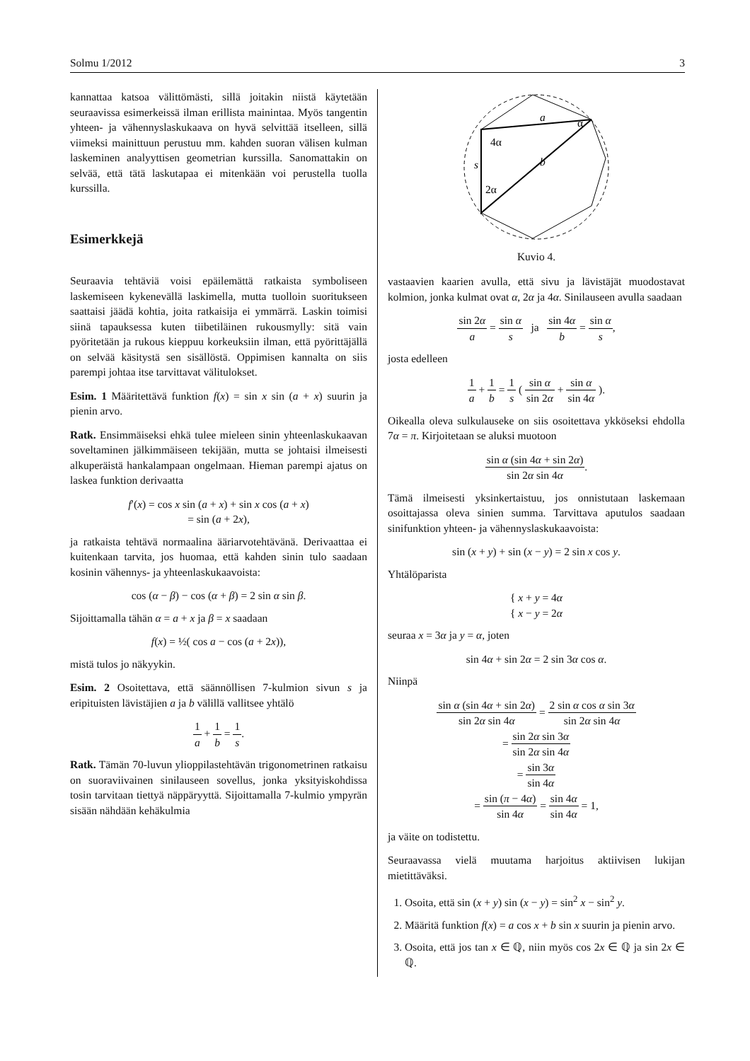Solmu 1/2012 3
kannattaa katsoa välittömästi, sillä joitakin niistä käytetään seuraavissa esimerkeissä ilman erillista mainintaa. Myös tangentin yhteen- ja vähennyslaskukaava on hyvä selvittää itselleen, sillä viimeksi mainittuun perustuu mm. kahden suoran välisen kulman laskeminen analyyttisen geometrian kurssilla. Sanomattakin on selvää, että tätä laskutapaa ei mitenkään voi perustella tuolla kurssilla.
Esimerkkejä
Seuraavia tehtäviä voisi epäilemättä ratkaista symboliseen laskemiseen kykenevällä laskimella, mutta tuolloin suoritukseen saattaisi jäädä kohtia, joita ratkaisija ei ymmärrä. Laskin toimisi siinä tapauksessa kuten tiibetiläinen rukousmylly: sitä vain pyöritetään ja rukous kieppuu korkeuksiin ilman, että pyörittäjällä on selvää käsitystä sen sisällöstä. Oppimisen kannalta on siis parempi johtaa itse tarvittavat välitulokset.
Esim. 1 Määritettävä funktion f(x) = sin x sin (a + x) suurin ja pienin arvo.
Ratk. Ensimmäiseksi ehkä tulee mieleen sinin yhteenlaskukaavan soveltaminen jälkimmäiseen tekijään, mutta se johtaisi ilmeisesti alkuperäistä hankalampaan ongelmaan. Hieman parempi ajatus on laskea funktion derivaatta
f′(x) = cos x sin (a + x) + sin x cos (a + x)
= sin (a + 2x),
ja ratkaista tehtävä normaalina ääriarvotehtävänä. Derivaattaa ei kuitenkaan tarvita, jos huomaa, että kahden sinin tulo saadaan kosinin vähennys- ja yhteenlaskukaavoista:
cos (α − β) − cos (α + β) = 2 sin α sin β.
Sijoittamalla tähän α = a + x ja β = x saadaan
f(x) = ½( cos a − cos (a + 2x)),
mistä tulos jo näkyykin.
Esim. 2 Osoitettava, että säännöllisen 7-kulmion sivun s ja eripituisten lävistäjien a ja b välillä vallitsee yhtälö
1 a + 1 b = 1 s.
Ratk. Tämän 70-luvun ylioppilastehtävän trigonometrinen ratkaisu on suoraviivainen sinilauseen sovellus, jonka yksityiskohdissa tosin tarvitaan tiettyä näppäryyttä. Sijoittamalla 7-kulmio ympyrän sisään nähdään kehäkulmia
a
α
4α
b
s
2α
Kuvio 4.
vastaavien kaarien avulla, että sivu ja lävistäjät muodostavat kolmion, jonka kulmat ovat α, 2α ja 4α. Sinilauseen avulla saadaan
sin 2α a = sin α s ja sin 4α b = sin α s,
josta edelleen
1 a + 1 b = 1 s ( sin α sin 2α + sin α sin 4α ).
Oikealla oleva sulkulauseke on siis osoitettava ykköseksi ehdolla 7α = π. Kirjoitetaan se aluksi muotoon
sin α (sin 4α + sin 2α) sin 2α sin 4α.
Tämä ilmeisesti yksinkertaistuu, jos onnistutaan laskemaan osoittajassa oleva sinien summa. Tarvittava aputulos saadaan sinifunktion yhteen- ja vähennyslaskukaavoista:
sin (x + y) + sin (x − y) = 2 sin x cos y.
Yhtälöparista
{ x + y = 4α
{ x − y = 2α
seuraa x = 3α ja y = α, joten
sin 4α + sin 2α = 2 sin 3α cos α.
Niinpä
sin α (sin 4α + sin 2α) sin 2α sin 4α = 2 sin α cos α sin 3α sin 2α sin 4α
= sin 2α sin 3α sin 2α sin 4α
= sin 3α sin 4α
= sin (π − 4α) sin 4α = sin 4α sin 4α = 1,
ja väite on todistettu.
Seuraavassa vielä muutama harjoitus aktiivisen lukijan mietittäväksi.
1. Osoita, että sin (x + y) sin (x − y) = sin<sup>2</sup> x − sin<sup>2</sup> y.
2. Määritä funktion f(x) = a cos x + b sin x suurin ja pienin arvo.
3. Osoita, että jos tan x ∈ ℚ, niin myös cos 2x ∈ ℚ ja sin 2x ∈ ℚ.